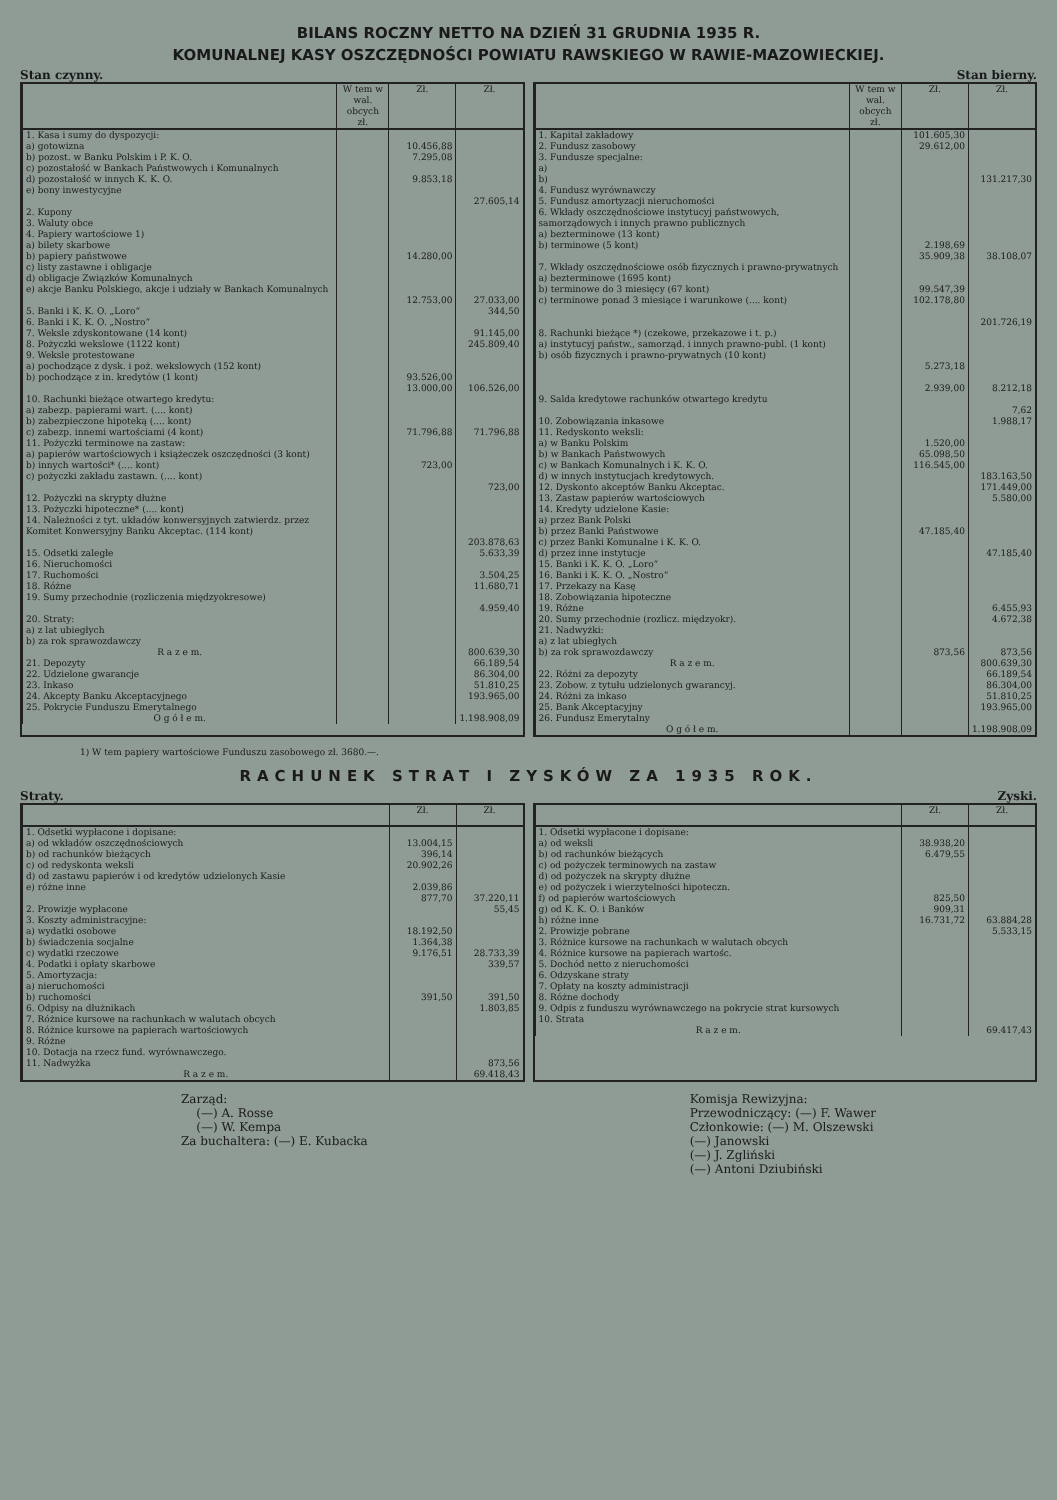BILANS ROCZNY NETTO NA DZIEŃ 31 GRUDNIA 1935 R.
KOMUNALNEJ KASY OSZCZĘDNOŚCI POWIATU RAWSKIEGO W RAWIE-MAZOWIECKIEJ.
Stan czynny. Stan bierny.
| | W tem w wal. obcych zł. | Zł. | Zł. |
| --- | --- | --- | --- |
| 1. Kasa i sumy do dyspozycji: a) gotowizna b) pozost. w Banku Polskim i P. K. O. c) pozostałość w Bankach Państwowych i Komunalnych d) pozostałość w innych K. K. O. e) bony inwestycyjne | | 10.456,88 7.295,08 9.853,18 | 27.605,14 |
| 2. Kupony | | | |
| 3. Waluty obce | | | |
| 4. Papiery wartościowe 1) a) bilety skarbowe b) papiery państwowe c) listy zastawne i obligacje d) obligacje Związków Komunalnych e) akcje Banku Polskiego, akcje i udziały w Bankach Komunalnych | | 14.280,00 12.753,00 | 27.033,00 |
| 5. Banki i K. K. O. „Loro“ | | | 344,50 |
| 6. Banki i K. K. O. „Nostro“ | | | |
| 7. Weksle zdyskontowane (14 kont) | | | 91.145,00 |
| 8. Pożyczki wekslowe (1122 kont) | | | 245.809,40 |
| 9. Weksle protestowane a) pochodzące z dysk. i poż. wekslowych (152 kont) b) pochodzące z in. kredytów (1 kont) | | 93.526,00 13.000,00 | 106.526,00 |
| 10. Rachunki bieżące otwartego kredytu: a) zabezp. papierami wart. (.... kont) b) zabezpieczone hipoteką (.... kont) c) zabezp. innemi wartościami (4 kont) | | 71.796,88 | 71.796,88 |
| 11. Pożyczki terminowe na zastaw: a) papierów wartościowych i książeczek oszczędności (3 kont) b) innych wartości* (.... kont) c) pożyczki zakładu zastawn. (.... kont) | | 723,00 | 723,00 |
| 12. Pożyczki na skrypty dłużne | | | |
| 13. Pożyczki hipoteczne* (.... kont) | | | |
| 14. Należności z tyt. układów konwersyjnych zatwierdz. przez Komitet Konwersyjny Banku Akceptac. (114 kont) | | | 203.878,63 |
| 15. Odsetki zaległe | | | 5.633,39 |
| 16. Nieruchomości | | | |
| 17. Ruchomości | | | 3.504,25 |
| 18. Różne | | | 11.680,71 |
| 19. Sumy przechodnie (rozliczenia międzyokresowe) | | | 4.959,40 |
| 20. Straty: a) z lat ubiegłych b) za rok sprawozdawczy | | | |
| R a z e m. | | | 800.639,30 |
| 21. Depozyty | | | 66.189,54 |
| 22. Udzielone gwarancje | | | 86.304,00 |
| 23. Inkaso | | | 51.810,25 |
| 24. Akcepty Banku Akceptacyjnego | | | 193.965,00 |
| 25. Pokrycie Funduszu Emerytalnego | | | |
| O g ó ł e m. | | | 1.198.908,09 |
| | W tem w wal. obcych zł. | Zł. | Zł. |
| --- | --- | --- | --- |
| 1. Kapitał zakładowy | | 101.605,30 | |
| 2. Fundusz zasobowy | | 29.612,00 | |
| 3. Fundusze specjalne: a) b) | | | 131.217,30 |
| 4. Fundusz wyrównawczy | | | |
| 5. Fundusz amortyzacji nieruchomości | | | |
| 6. Wkłady oszczędnościowe instytucyj państwowych, samorządowych i innych prawno publicznych a) bezterminowe (13 kont) b) terminowe (5 kont) | | 2.198,69 35.909,38 | 38.108,07 |
| 7. Wkłady oszczędnościowe osób fizycznych i prawno-prywatnych a) bezterminowe (1695 kont) b) terminowe do 3 miesięcy (67 kont) c) terminowe ponad 3 miesiące i warunkowe (.... kont) | | 99.547,39 102.178,80 | 201.726,19 |
| 8. Rachunki bieżące *) (czekowe, przekazowe i t. p.) a) instytucyj państw., samorząd. i innych prawno-publ. (1 kont) b) osób fizycznych i prawno-prywatnych (10 kont) | | 5.273,18 2.939,00 | 8.212,18 |
| 9. Salda kredytowe rachunków otwartego kredytu | | | 7,62 |
| 10. Zobowiązania inkasowe | | | 1.988,17 |
| 11. Redyskonto weksli: a) w Banku Polskim b) w Bankach Państwowych c) w Bankach Komunalnych i K. K. O. d) w innych instytucjach kredytowych. | | 1.520,00 65.098,50 116.545,00 | 183.163,50 |
| 12. Dyskonto akceptów Banku Akceptac. | | | 171.449,00 |
| 13. Zastaw papierów wartościowych | | | 5.580,00 |
| 14. Kredyty udzielone Kasie: a) przez Bank Polski b) przez Banki Państwowe c) przez Banki Komunalne i K. K. O. d) przez inne instytucje | | 47.185,40 | 47.185,40 |
| 15. Banki i K. K. O. „Loro“ | | | |
| 16. Banki i K. K. O. „Nostro“ | | | |
| 17. Przekazy na Kasę | | | |
| 18. Zobowiązania hipoteczne | | | |
| 19. Różne | | | 6.455,93 |
| 20. Sumy przechodnie (rozlicz. międzyokr). | | | 4.672,38 |
| 21. Nadwyżki: a) z lat ubiegłych b) za rok sprawozdawczy | | 873,56 | 873,56 |
| R a z e m. | | | 800.639,30 |
| 22. Różni za depozyty | | | 66.189,54 |
| 23. Zobow. z tytułu udzielonych gwarancyj. | | | 86.304,00 |
| 24. Różni za inkaso | | | 51.810,25 |
| 25. Bank Akceptacyjny | | | 193.965,00 |
| 26. Fundusz Emerytalny | | | |
| O g ó ł e m. | | | 1.198.908,09 |
1) W tem papiery wartościowe Funduszu zasobowego zł. 3680.—.
RACHUNEK STRAT I ZYSKÓW ZA 1935 ROK.
Straty. Zyski.
| | Zł. | Zł. |
| --- | --- | --- |
| 1. Odsetki wypłacone i dopisane: a) od wkładów oszczędnościowych b) od rachunków bieżących c) od redyskonta weksli d) od zastawu papierów i od kredytów udzielonych Kasie e) różne inne | 13.004,15 396,14 20.902,26 2.039,86 877,70 | 37.220,11 |
| 2. Prowizje wypłacone | | 55,45 |
| 3. Koszty administracyjne: a) wydatki osobowe b) świadczenia socjalne c) wydatki rzeczowe | 18.192,50 1.364,38 9.176,51 | 28.733,39 |
| 4. Podatki i opłaty skarbowe | | 339,57 |
| 5. Amortyzacja: a) nieruchomości b) ruchomości | 391,50 | 391,50 |
| 6. Odpisy na dłużnikach | | 1.803,85 |
| 7. Różnice kursowe na rachunkach w walutach obcych | | |
| 8. Różnice kursowe na papierach wartościowych | | |
| 9. Różne | | |
| 10. Dotacja na rzecz fund. wyrównawczego. | | |
| 11. Nadwyżka | | 873,56 |
| R a z e m. | | 69.418,43 |
| | Zł. | Zł. |
| --- | --- | --- |
| 1. Odsetki wypłacone i dopisane: a) od weksli b) od rachunków bieżących c) od pożyczek terminowych na zastaw d) od pożyczek na skrypty dłużne e) od pożyczek i wierzytelności hipoteczn. f) od papierów wartościowych g) od K. K. O. i Banków h) różne inne | 38.938,20 6.479,55 825,50 909,31 16.731,72 | 63.884,28 |
| 2. Prowizje pobrane | | 5.533,15 |
| 3. Różnice kursowe na rachunkach w walutach obcych | | |
| 4. Różnice kursowe na papierach wartośc. | | |
| 5. Dochód netto z nieruchomości | | |
| 6. Odzyskane straty | | |
| 7. Opłaty na koszty administracji | | |
| 8. Różne dochody | | |
| 9. Odpis z funduszu wyrównawczego na pokrycie strat kursowych | | |
| 10. Strata | | |
| R a z e m. | | 69.417,43 |
Zarząd:
(—) A. Rosse
(—) W. Kempa
Za buchaltera: (—) E. Kubacka
Komisja Rewizyjna:
Przewodniczący: (—) F. Wawer
Członkowie: (—) M. Olszewski
(—) Janowski
(—) J. Zgliński
(—) Antoni Dziubiński